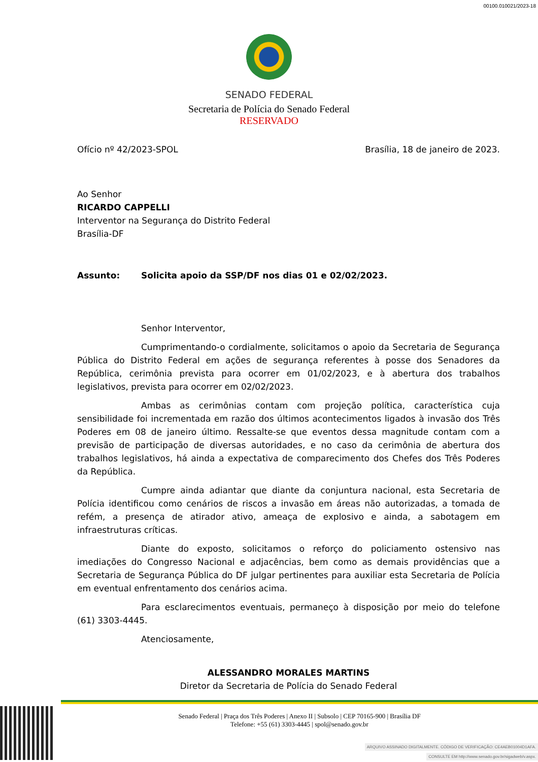00100.010021/2023-18
SENADO FEDERAL
Secretaria de Polícia do Senado Federal
RESERVADO
Ofício nº 42/2023-SPOL Brasília, 18 de janeiro de 2023.
Ao Senhor
RICARDO CAPPELLI
Interventor na Segurança do Distrito Federal
Brasília-DF
Assunto: Solicita apoio da SSP/DF nos dias 01 e 02/02/2023.
Senhor Interventor,
Cumprimentando-o cordialmente, solicitamos o apoio da Secretaria de Segurança Pública do Distrito Federal em ações de segurança referentes à posse dos Senadores da República, cerimônia prevista para ocorrer em 01/02/2023, e à abertura dos trabalhos legislativos, prevista para ocorrer em 02/02/2023.
Ambas as cerimônias contam com projeção política, característica cuja sensibilidade foi incrementada em razão dos últimos acontecimentos ligados à invasão dos Três Poderes em 08 de janeiro último. Ressalte-se que eventos dessa magnitude contam com a previsão de participação de diversas autoridades, e no caso da cerimônia de abertura dos trabalhos legislativos, há ainda a expectativa de comparecimento dos Chefes dos Três Poderes da República.
Cumpre ainda adiantar que diante da conjuntura nacional, esta Secretaria de Polícia identificou como cenários de riscos a invasão em áreas não autorizadas, a tomada de refém, a presença de atirador ativo, ameaça de explosivo e ainda, a sabotagem em infraestruturas críticas.
Diante do exposto, solicitamos o reforço do policiamento ostensivo nas imediações do Congresso Nacional e adjacências, bem como as demais providências que a Secretaria de Segurança Pública do DF julgar pertinentes para auxiliar esta Secretaria de Polícia em eventual enfrentamento dos cenários acima.
Para esclarecimentos eventuais, permaneço à disposição por meio do telefone (61) 3303-4445.
Atenciosamente,
ALESSANDRO MORALES MARTINS
Diretor da Secretaria de Polícia do Senado Federal
Senado Federal | Praça dos Três Poderes | Anexo II | Subsolo | CEP 70165-900 | Brasília DF
Telefone: +55 (61) 3303-4445 | spol@senado.gov.br
ARQUIVO ASSINADO DIGITALMENTE. CÓDIGO DE VERIFICAÇÃO: CE4AEB01004D1AFA.
CONSULTE EM http://www.senado.gov.br/sigadweb/v.aspx.